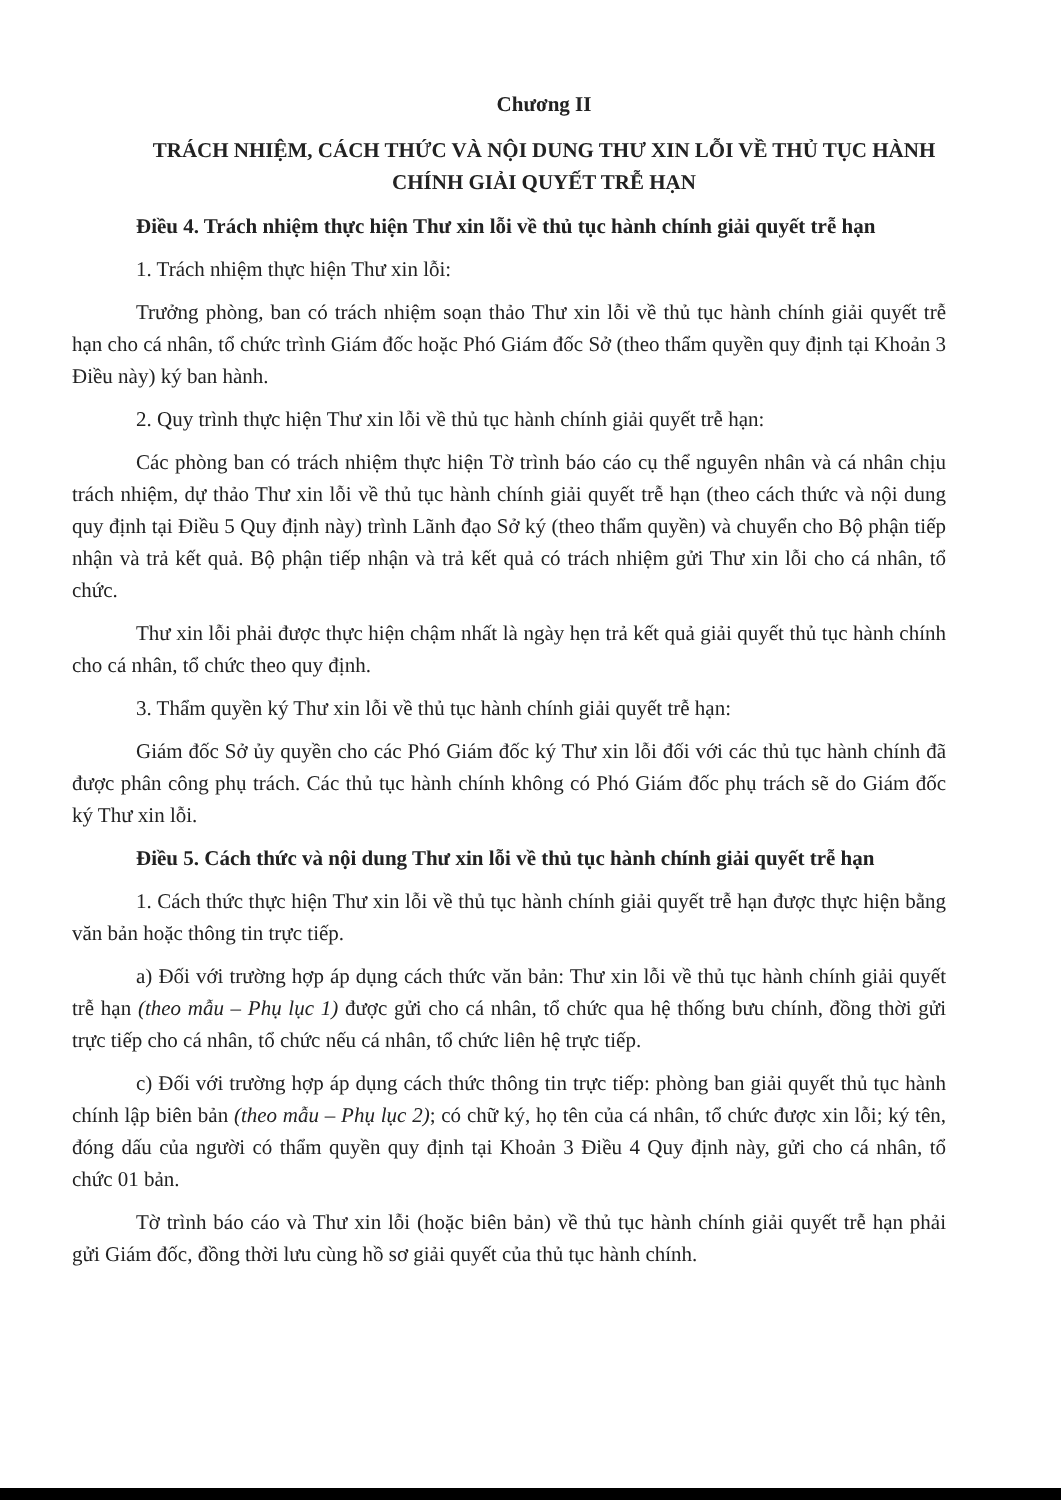Chương II
TRÁCH NHIỆM, CÁCH THỨC VÀ NỘI DUNG THƯ XIN LỖI VỀ THỦ TỤC HÀNH CHÍNH GIẢI QUYẾT TRỄ HẠN
Điều 4. Trách nhiệm thực hiện Thư xin lỗi về thủ tục hành chính giải quyết trễ hạn
1. Trách nhiệm thực hiện Thư xin lỗi:
Trưởng phòng, ban có trách nhiệm soạn thảo Thư xin lỗi về thủ tục hành chính giải quyết trễ hạn cho cá nhân, tổ chức trình Giám đốc hoặc Phó Giám đốc Sở (theo thẩm quyền quy định tại Khoản 3 Điều này) ký ban hành.
2. Quy trình thực hiện Thư xin lỗi về thủ tục hành chính giải quyết trễ hạn:
Các phòng ban có trách nhiệm thực hiện Tờ trình báo cáo cụ thể nguyên nhân và cá nhân chịu trách nhiệm, dự thảo Thư xin lỗi về thủ tục hành chính giải quyết trễ hạn (theo cách thức và nội dung quy định tại Điều 5 Quy định này) trình Lãnh đạo Sở ký (theo thẩm quyền) và chuyển cho Bộ phận tiếp nhận và trả kết quả. Bộ phận tiếp nhận và trả kết quả có trách nhiệm gửi Thư xin lỗi cho cá nhân, tổ chức.
Thư xin lỗi phải được thực hiện chậm nhất là ngày hẹn trả kết quả giải quyết thủ tục hành chính cho cá nhân, tổ chức theo quy định.
3. Thẩm quyền ký Thư xin lỗi về thủ tục hành chính giải quyết trễ hạn:
Giám đốc Sở ủy quyền cho các Phó Giám đốc ký Thư xin lỗi đối với các thủ tục hành chính đã được phân công phụ trách. Các thủ tục hành chính không có Phó Giám đốc phụ trách sẽ do Giám đốc ký Thư xin lỗi.
Điều 5. Cách thức và nội dung Thư xin lỗi về thủ tục hành chính giải quyết trễ hạn
1. Cách thức thực hiện Thư xin lỗi về thủ tục hành chính giải quyết trễ hạn được thực hiện bằng văn bản hoặc thông tin trực tiếp.
a) Đối với trường hợp áp dụng cách thức văn bản: Thư xin lỗi về thủ tục hành chính giải quyết trễ hạn (theo mẫu – Phụ lục 1) được gửi cho cá nhân, tổ chức qua hệ thống bưu chính, đồng thời gửi trực tiếp cho cá nhân, tổ chức nếu cá nhân, tổ chức liên hệ trực tiếp.
c) Đối với trường hợp áp dụng cách thức thông tin trực tiếp: phòng ban giải quyết thủ tục hành chính lập biên bản (theo mẫu – Phụ lục 2); có chữ ký, họ tên của cá nhân, tổ chức được xin lỗi; ký tên, đóng dấu của người có thẩm quyền quy định tại Khoản 3 Điều 4 Quy định này, gửi cho cá nhân, tổ chức 01 bản.
Tờ trình báo cáo và Thư xin lỗi (hoặc biên bản) về thủ tục hành chính giải quyết trễ hạn phải gửi Giám đốc, đồng thời lưu cùng hồ sơ giải quyết của thủ tục hành chính.